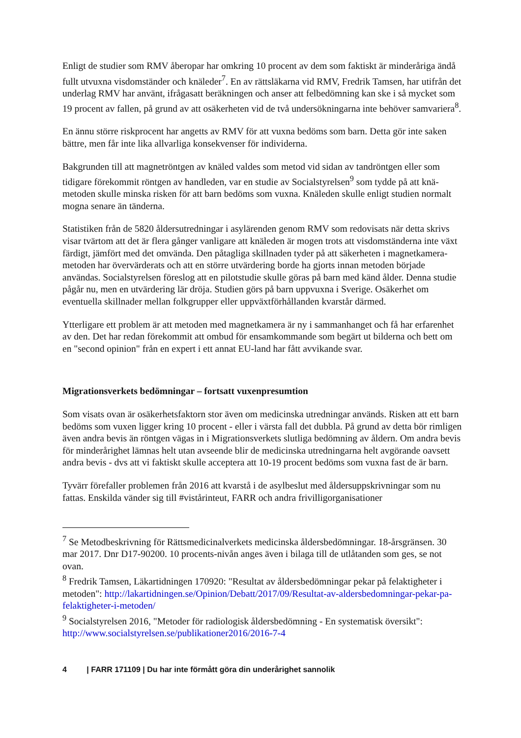Enligt de studier som RMV åberopar har omkring 10 procent av dem som faktiskt är minderåriga ändå fullt utvuxna visdomständer och knäleder<sup>7</sup>. En av rättsläkarna vid RMV, Fredrik Tamsen, har utifrån det underlag RMV har använt, ifrågasatt beräkningen och anser att felbedömning kan ske i så mycket som 19 procent av fallen, på grund av att osäkerheten vid de två undersökningarna inte behöver samvariera<sup>8</sup>.
En ännu större riskprocent har angetts av RMV för att vuxna bedöms som barn. Detta gör inte saken bättre, men får inte lika allvarliga konsekvenser för individerna.
Bakgrunden till att magnetröntgen av knäled valdes som metod vid sidan av tandröntgen eller som tidigare förekommit röntgen av handleden, var en studie av Socialstyrelsen<sup>9</sup> som tydde på att knä-metoden skulle minska risken för att barn bedöms som vuxna. Knäleden skulle enligt studien normalt mogna senare än tänderna.
Statistiken från de 5820 åldersutredningar i asylärenden genom RMV som redovisats när detta skrivs visar tvärtom att det är flera gånger vanligare att knäleden är mogen trots att visdomständerna inte växt färdigt, jämfört med det omvända. Den påtagliga skillnaden tyder på att säkerheten i magnetkamera-metoden har övervärderats och att en större utvärdering borde ha gjorts innan metoden började användas. Socialstyrelsen föreslog att en pilotstudie skulle göras på barn med känd ålder. Denna studie pågår nu, men en utvärdering lär dröja. Studien görs på barn uppvuxna i Sverige. Osäkerhet om eventuella skillnader mellan folkgrupper eller uppväxtförhållanden kvarstår därmed.
Ytterligare ett problem är att metoden med magnetkamera är ny i sammanhanget och få har erfarenhet av den. Det har redan förekommit att ombud för ensamkommande som begärt ut bilderna och bett om en "second opinion" från en expert i ett annat EU-land har fått avvikande svar.
Migrationsverkets bedömningar – fortsatt vuxenpresumtion
Som visats ovan är osäkerhetsfaktorn stor även om medicinska utredningar används. Risken att ett barn bedöms som vuxen ligger kring 10 procent - eller i värsta fall det dubbla. På grund av detta bör rimligen även andra bevis än röntgen vägas in i Migrationsverkets slutliga bedömning av åldern. Om andra bevis för minderårighet lämnas helt utan avseende blir de medicinska utredningarna helt avgörande oavsett andra bevis - dvs att vi faktiskt skulle acceptera att 10-19 procent bedöms som vuxna fast de är barn.
Tyvärr förefaller problemen från 2016 att kvarstå i de asylbeslut med åldersuppskrivningar som nu fattas. Enskilda vänder sig till #vistårinteut, FARR och andra frivilligorganisationer
<sup>7</sup> Se Metodbeskrivning för Rättsmedicinalverkets medicinska åldersbedömningar. 18-årsgränsen. 30 mar 2017. Dnr D17-90200. 10 procents-nivån anges även i bilaga till de utlåtanden som ges, se not ovan.
<sup>8</sup> Fredrik Tamsen, Läkartidningen 170920: "Resultat av åldersbedömningar pekar på felaktigheter i metoden": http://lakartidningen.se/Opinion/Debatt/2017/09/Resultat-av-aldersbedomningar-pekar-pa-felaktigheter-i-metoden/
<sup>9</sup> Socialstyrelsen 2016, "Metoder för radiologisk åldersbedömning - En systematisk översikt": http://www.socialstyrelsen.se/publikationer2016/2016-7-4
4 | FARR 171109 | Du har inte förmått göra din underårighet sannolik